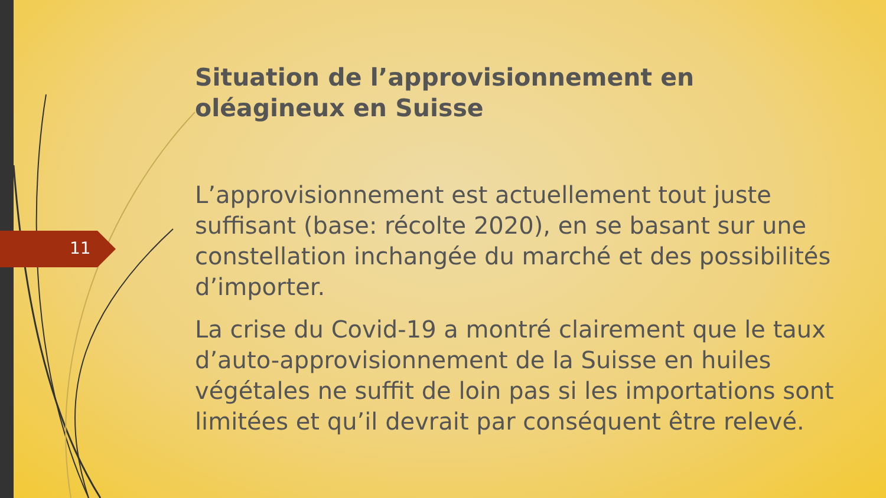11
Situation de l’approvisionnement en oléagineux en Suisse
L’approvisionnement est actuellement tout juste suffisant (base: récolte 2020), en se basant sur une constellation inchangée du marché et des possibilités d’importer.
La crise du Covid-19 a montré clairement que le taux d’auto-approvisionnement de la Suisse en huiles végétales ne suffit de loin pas si les importations sont limitées et qu’il devrait par conséquent être relevé.